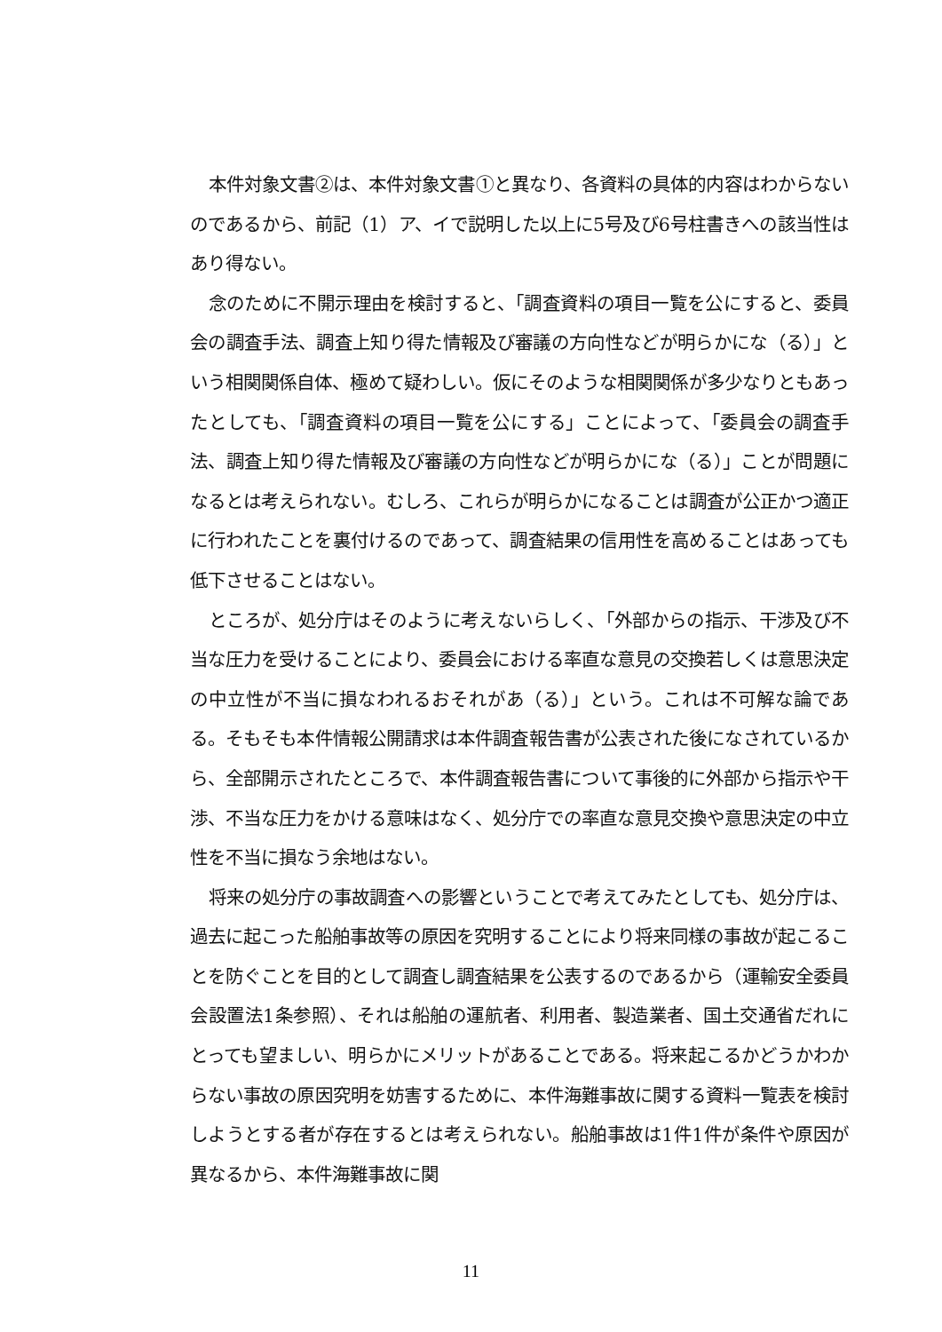本件対象文書②は、本件対象文書①と異なり、各資料の具体的内容はわからないのであるから、前記（1）ア、イで説明した以上に5号及び6号柱書きへの該当性はあり得ない。
念のために不開示理由を検討すると、「調査資料の項目一覧を公にすると、委員会の調査手法、調査上知り得た情報及び審議の方向性などが明らかにな（る）」という相関関係自体、極めて疑わしい。仮にそのような相関関係が多少なりともあったとしても、「調査資料の項目一覧を公にする」ことによって、「委員会の調査手法、調査上知り得た情報及び審議の方向性などが明らかにな（る）」ことが問題になるとは考えられない。むしろ、これらが明らかになることは調査が公正かつ適正に行われたことを裏付けるのであって、調査結果の信用性を高めることはあっても低下させることはない。
ところが、処分庁はそのように考えないらしく、「外部からの指示、干渉及び不当な圧力を受けることにより、委員会における率直な意見の交換若しくは意思決定の中立性が不当に損なわれるおそれがあ（る）」という。これは不可解な論である。そもそも本件情報公開請求は本件調査報告書が公表された後になされているから、全部開示されたところで、本件調査報告書について事後的に外部から指示や干渉、不当な圧力をかける意味はなく、処分庁での率直な意見交換や意思決定の中立性を不当に損なう余地はない。
将来の処分庁の事故調査への影響ということで考えてみたとしても、処分庁は、過去に起こった船舶事故等の原因を究明することにより将来同様の事故が起こることを防ぐことを目的として調査し調査結果を公表するのであるから（運輸安全委員会設置法1条参照）、それは船舶の運航者、利用者、製造業者、国土交通省だれにとっても望ましい、明らかにメリットがあることである。将来起こるかどうかわからない事故の原因究明を妨害するために、本件海難事故に関する資料一覧表を検討しようとする者が存在するとは考えられない。船舶事故は1件1件が条件や原因が異なるから、本件海難事故に関
11